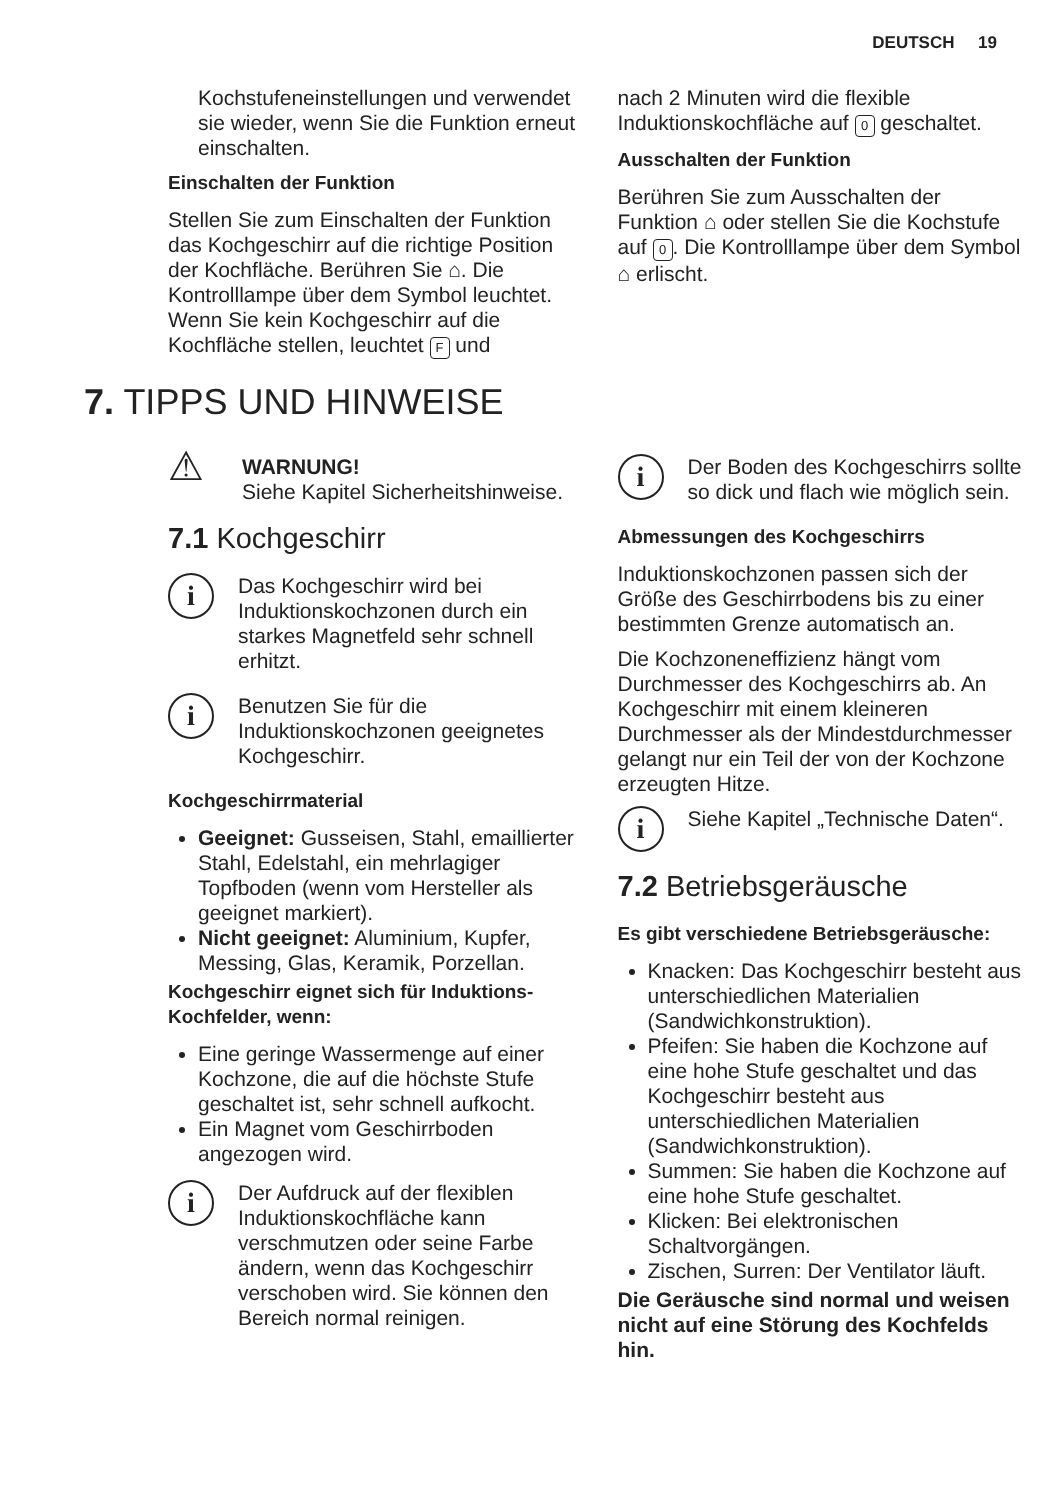DEUTSCH 19
Kochstufeneinstellungen und verwendet sie wieder, wenn Sie die Funktion erneut einschalten.
Einschalten der Funktion
Stellen Sie zum Einschalten der Funktion das Kochgeschirr auf die richtige Position der Kochfläche. Berühren Sie ⌂. Die Kontrolllampe über dem Symbol leuchtet. Wenn Sie kein Kochgeschirr auf die Kochfläche stellen, leuchtet F und
nach 2 Minuten wird die flexible Induktionskochfläche auf 0 geschaltet.
Ausschalten der Funktion
Berühren Sie zum Ausschalten der Funktion ⌂ oder stellen Sie die Kochstufe auf 0. Die Kontrolllampe über dem Symbol ⌂ erlischt.
7. TIPPS UND HINWEISE
⚠
WARNUNG!
Siehe Kapitel Sicherheitshinweise.
7.1 Kochgeschirr
i
Das Kochgeschirr wird bei Induktionskochzonen durch ein starkes Magnetfeld sehr schnell erhitzt.
i
Benutzen Sie für die Induktionskochzonen geeignetes Kochgeschirr.
Kochgeschirrmaterial
Geeignet: Gusseisen, Stahl, emaillierter Stahl, Edelstahl, ein mehrlagiger Topfboden (wenn vom Hersteller als geeignet markiert).
Nicht geeignet: Aluminium, Kupfer, Messing, Glas, Keramik, Porzellan.
Kochgeschirr eignet sich für Induktions-Kochfelder, wenn:
Eine geringe Wassermenge auf einer Kochzone, die auf die höchste Stufe geschaltet ist, sehr schnell aufkocht.
Ein Magnet vom Geschirrboden angezogen wird.
i
Der Aufdruck auf der flexiblen Induktionskochfläche kann verschmutzen oder seine Farbe ändern, wenn das Kochgeschirr verschoben wird. Sie können den Bereich normal reinigen.
i
Der Boden des Kochgeschirrs sollte so dick und flach wie möglich sein.
Abmessungen des Kochgeschirrs
Induktionskochzonen passen sich der Größe des Geschirrbodens bis zu einer bestimmten Grenze automatisch an.
Die Kochzoneneffizienz hängt vom Durchmesser des Kochgeschirrs ab. An Kochgeschirr mit einem kleineren Durchmesser als der Mindestdurchmesser gelangt nur ein Teil der von der Kochzone erzeugten Hitze.
i
Siehe Kapitel „Technische Daten“.
7.2 Betriebsgeräusche
Es gibt verschiedene Betriebsgeräusche:
Knacken: Das Kochgeschirr besteht aus unterschiedlichen Materialien (Sandwichkonstruktion).
Pfeifen: Sie haben die Kochzone auf eine hohe Stufe geschaltet und das Kochgeschirr besteht aus unterschiedlichen Materialien (Sandwichkonstruktion).
Summen: Sie haben die Kochzone auf eine hohe Stufe geschaltet.
Klicken: Bei elektronischen Schaltvorgängen.
Zischen, Surren: Der Ventilator läuft.
Die Geräusche sind normal und weisen nicht auf eine Störung des Kochfelds hin.